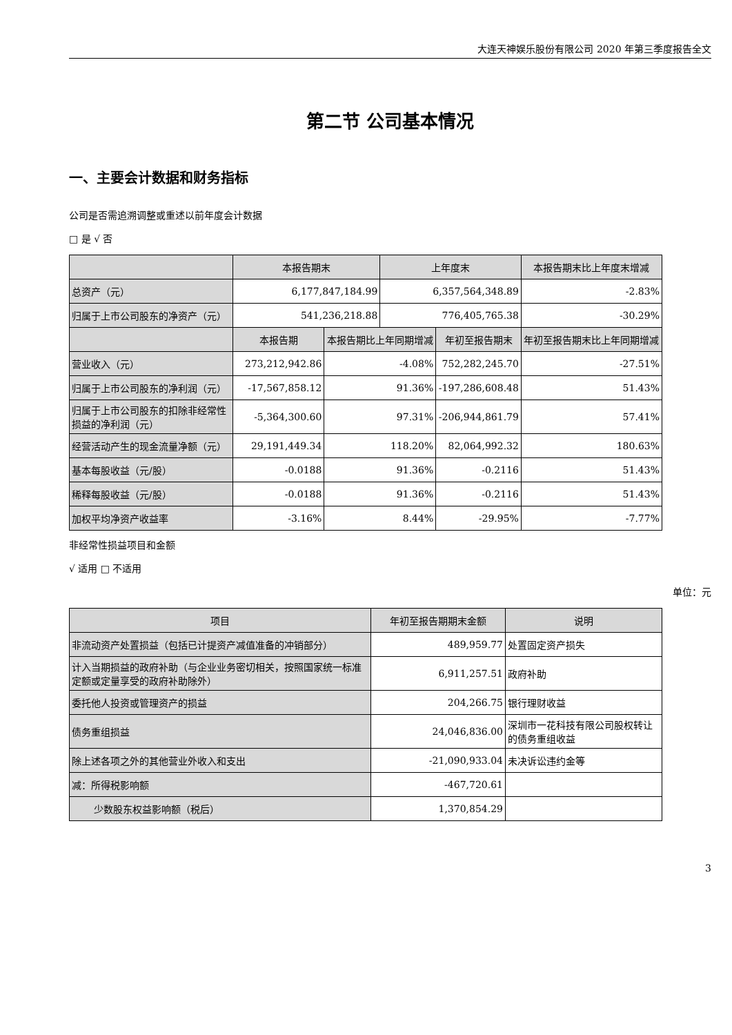大连天神娱乐股份有限公司 2020 年第三季度报告全文
第二节 公司基本情况
一、主要会计数据和财务指标
公司是否需追溯调整或重述以前年度会计数据
□ 是 √ 否
| | 本报告期末 | | 上年度末 | | 本报告期末比上年度末增减 |
| --- | --- | --- | --- | --- | --- |
| 总资产（元） | 6,177,847,184.99 | | 6,357,564,348.89 | | -2.83% |
| 归属于上市公司股东的净资产（元） | 541,236,218.88 | | 776,405,765.38 | | -30.29% |
| | 本报告期 | 本报告期比上年同期增减 | | 年初至报告期末 | 年初至报告期末比上年同期增减 |
| 营业收入（元） | 273,212,942.86 | -4.08% | | 752,282,245.70 | -27.51% |
| 归属于上市公司股东的净利润（元） | -17,567,858.12 | 91.36% | | -197,286,608.48 | 51.43% |
| 归属于上市公司股东的扣除非经常性损益的净利润（元） | -5,364,300.60 | 97.31% | | -206,944,861.79 | 57.41% |
| 经营活动产生的现金流量净额（元） | 29,191,449.34 | 118.20% | | 82,064,992.32 | 180.63% |
| 基本每股收益（元/股） | -0.0188 | 91.36% | | -0.2116 | 51.43% |
| 稀释每股收益（元/股） | -0.0188 | 91.36% | | -0.2116 | 51.43% |
| 加权平均净资产收益率 | -3.16% | 8.44% | | -29.95% | -7.77% |
非经常性损益项目和金额
√ 适用 □ 不适用
单位：元
| 项目 | 年初至报告期期末金额 | 说明 |
| --- | --- | --- |
| 非流动资产处置损益（包括已计提资产减值准备的冲销部分） | 489,959.77 | 处置固定资产损失 |
| 计入当期损益的政府补助（与企业业务密切相关，按照国家统一标准定额或定量享受的政府补助除外） | 6,911,257.51 | 政府补助 |
| 委托他人投资或管理资产的损益 | 204,266.75 | 银行理财收益 |
| 债务重组损益 | 24,046,836.00 | 深圳市一花科技有限公司股权转让的债务重组收益 |
| 除上述各项之外的其他营业外收入和支出 | -21,090,933.04 | 未决诉讼违约金等 |
| 减：所得税影响额 | -467,720.61 | |
| 少数股东权益影响额（税后） | 1,370,854.29 | |
3